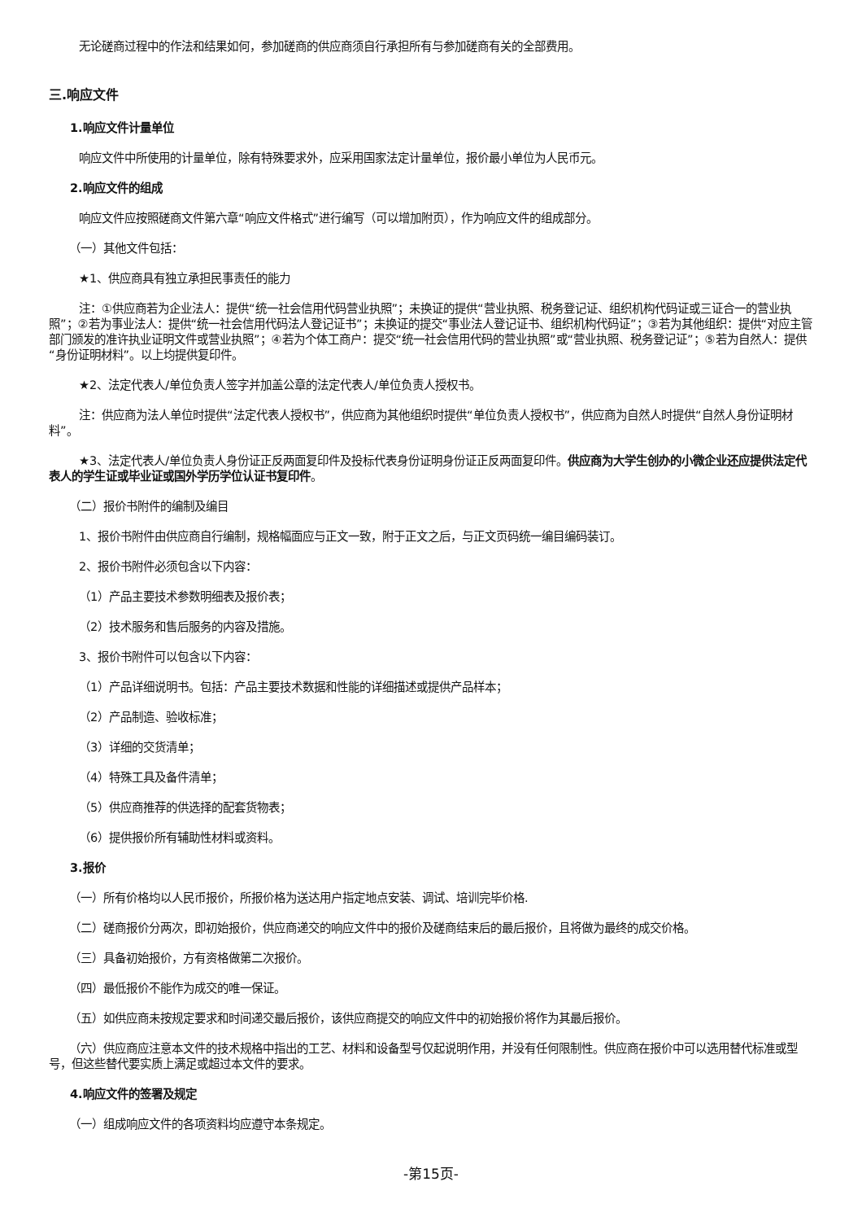无论磋商过程中的作法和结果如何，参加磋商的供应商须自行承担所有与参加磋商有关的全部费用。
三.响应文件
1.响应文件计量单位
响应文件中所使用的计量单位，除有特殊要求外，应采用国家法定计量单位，报价最小单位为人民币元。
2.响应文件的组成
响应文件应按照磋商文件第六章“响应文件格式”进行编写（可以增加附页），作为响应文件的组成部分。
（一）其他文件包括：
★1、供应商具有独立承担民事责任的能力
注：①供应商若为企业法人：提供“统一社会信用代码营业执照”；未换证的提供“营业执照、税务登记证、组织机构代码证或三证合一的营业执照”；②若为事业法人：提供“统一社会信用代码法人登记证书”；未换证的提交“事业法人登记证书、组织机构代码证”；③若为其他组织：提供“对应主管部门颁发的准许执业证明文件或营业执照”；④若为个体工商户：提交“统一社会信用代码的营业执照”或“营业执照、税务登记证”；⑤若为自然人：提供“身份证明材料”。以上均提供复印件。
★2、法定代表人/单位负责人签字并加盖公章的法定代表人/单位负责人授权书。
注：供应商为法人单位时提供“法定代表人授权书”，供应商为其他组织时提供“单位负责人授权书”，供应商为自然人时提供“自然人身份证明材料”。
★3、法定代表人/单位负责人身份证正反两面复印件及投标代表身份证明身份证正反两面复印件。供应商为大学生创办的小微企业还应提供法定代表人的学生证或毕业证或国外学历学位认证书复印件。
（二）报价书附件的编制及编目
1、报价书附件由供应商自行编制，规格幅面应与正文一致，附于正文之后，与正文页码统一编目编码装订。
2、报价书附件必须包含以下内容：
（1）产品主要技术参数明细表及报价表；
（2）技术服务和售后服务的内容及措施。
3、报价书附件可以包含以下内容：
（1）产品详细说明书。包括：产品主要技术数据和性能的详细描述或提供产品样本；
（2）产品制造、验收标准；
（3）详细的交货清单；
（4）特殊工具及备件清单；
（5）供应商推荐的供选择的配套货物表；
（6）提供报价所有辅助性材料或资料。
3.报价
（一）所有价格均以人民币报价，所报价格为送达用户指定地点安装、调试、培训完毕价格.
（二）磋商报价分两次，即初始报价，供应商递交的响应文件中的报价及磋商结束后的最后报价，且将做为最终的成交价格。
（三）具备初始报价，方有资格做第二次报价。
（四）最低报价不能作为成交的唯一保证。
（五）如供应商未按规定要求和时间递交最后报价，该供应商提交的响应文件中的初始报价将作为其最后报价。
（六）供应商应注意本文件的技术规格中指出的工艺、材料和设备型号仅起说明作用，并没有任何限制性。供应商在报价中可以选用替代标准或型号，但这些替代要实质上满足或超过本文件的要求。
4.响应文件的签署及规定
（一）组成响应文件的各项资料均应遵守本条规定。
-第15页-